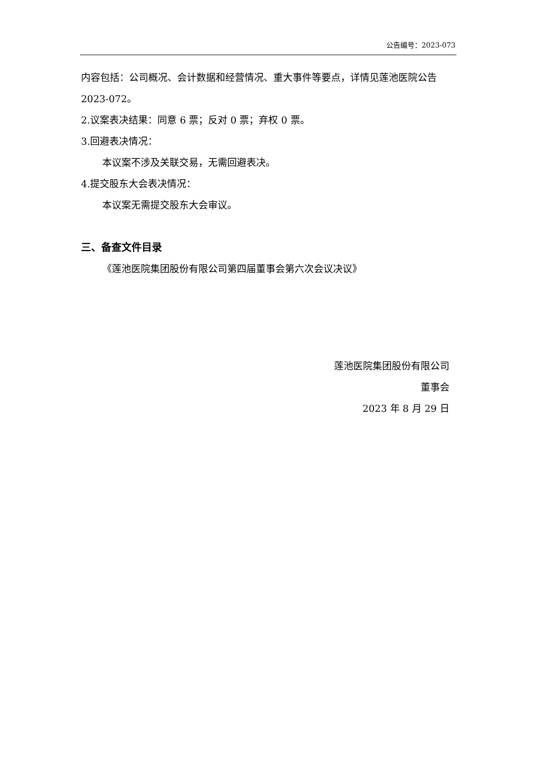公告编号：2023-073
内容包括：公司概况、会计数据和经营情况、重大事件等要点，详情见莲池医院公告 2023-072。
2.议案表决结果：同意 6 票；反对 0 票；弃权 0 票。
3.回避表决情况：
本议案不涉及关联交易，无需回避表决。
4.提交股东大会表决情况：
本议案无需提交股东大会审议。
三、备查文件目录
《莲池医院集团股份有限公司第四届董事会第六次会议决议》
莲池医院集团股份有限公司
董事会
2023 年 8 月 29 日